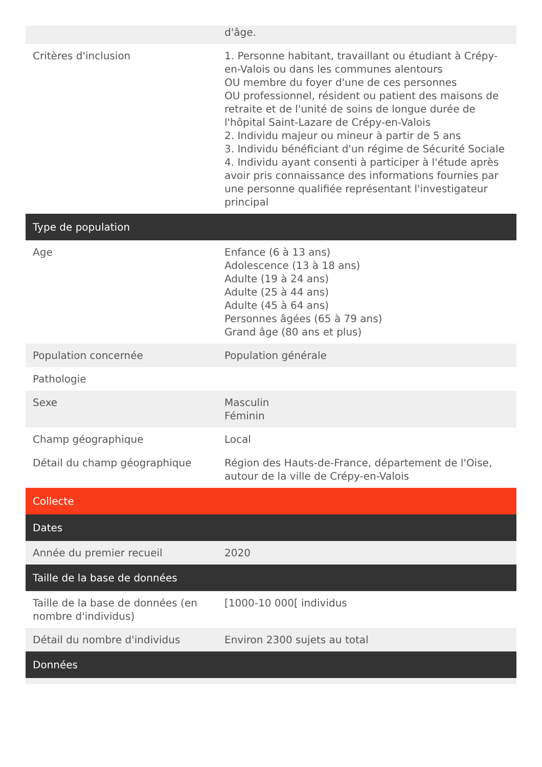| | d'âge. |
| Critères d'inclusion | 1. Personne habitant, travaillant ou étudiant à Crépy-en-Valois ou dans les communes alentours OU membre du foyer d'une de ces personnes OU professionnel, résident ou patient des maisons de retraite et de l'unité de soins de longue durée de l'hôpital Saint-Lazare de Crépy-en-Valois 2. Individu majeur ou mineur à partir de 5 ans 3. Individu bénéficiant d'un régime de Sécurité Sociale 4. Individu ayant consenti à participer à l'étude après avoir pris connaissance des informations fournies par une personne qualifiée représentant l'investigateur principal |
| Type de population | |
| Age | Enfance (6 à 13 ans) Adolescence (13 à 18 ans) Adulte (19 à 24 ans) Adulte (25 à 44 ans) Adulte (45 à 64 ans) Personnes âgées (65 à 79 ans) Grand âge (80 ans et plus) |
| Population concernée | Population générale |
| Pathologie | |
| Sexe | Masculin Féminin |
| Champ géographique | Local |
| Détail du champ géographique | Région des Hauts-de-France, département de l'Oise, autour de la ville de Crépy-en-Valois |
| Collecte | |
| Dates | |
| Année du premier recueil | 2020 |
| Taille de la base de données | |
| Taille de la base de données (en nombre d'individus) | [1000-10 000[ individus |
| Détail du nombre d'individus | Environ 2300 sujets au total |
| Données | |